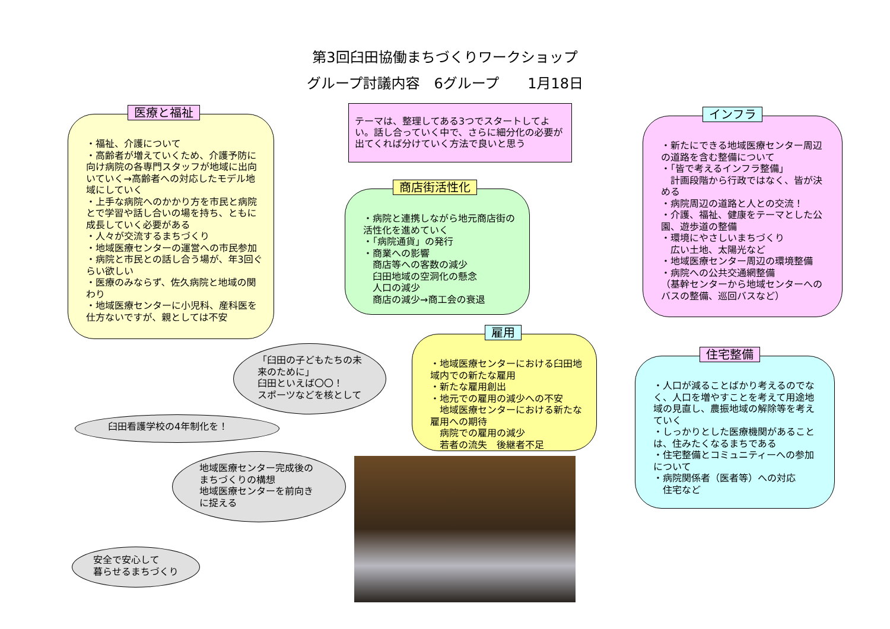第3回臼田協働まちづくりワークショップ
グループ討議内容　6グループ　　1月18日
テーマは、整理してある3つでスタートしてよい。話し合っていく中で、さらに細分化の必要が出てくれば分けていく方法で良いと思う
医療と福祉
・福祉、介護について
・高齢者が増えていくため、介護予防に向け病院の各専門スタッフが地域に出向いていく→高齢者への対応したモデル地域にしていく
・上手な病院へのかかり方を市民と病院とで学習や話し合いの場を持ち、ともに成長していく必要がある
・人々が交流するまちづくり
・地域医療センターの運営への市民参加
・病院と市民との話し合う場が、年3回ぐらい欲しい
・医療のみならず、佐久病院と地域の関わり
・地域医療センターに小児科、産科医を仕方ないですが、親としては不安
商店街活性化
・病院と連携しながら地元商店街の活性化を進めていく
・「病院通貨」の発行
・商業への影響
　商店等への客数の減少
　臼田地域の空洞化の懸念
　人口の減少
　商店の減少→商工会の衰退
インフラ
・新たにできる地域医療センター周辺の道路を含む整備について
・「皆で考えるインフラ整備」
　計画段階から行政ではなく、皆が決める
・病院周辺の道路と人との交流！
・介護、福祉、健康をテーマとした公園、遊歩道の整備
・環境にやさしいまちづくり
　広い土地、太陽光など
・地域医療センター周辺の環境整備
・病院への公共交通網整備
（基幹センターから地域センターへのバスの整備、巡回バスなど）
雇用
・地域医療センターにおける臼田地域内での新たな雇用
・新たな雇用創出
・地元での雇用の減少への不安
　地域医療センターにおける新たな雇用への期待
　病院での雇用の減少
　若者の流失　後継者不足
住宅整備
・人口が減ることばかり考えるのでなく、人口を増やすことを考えて用途地域の見直し、農振地域の解除等を考えていく
・しっかりとした医療機関があることは、住みたくなるまちである
・住宅整備とコミュニティーへの参加について
・病院関係者（医者等）への対応
　住宅など
「臼田の子どもたちの未来のために」
臼田といえば〇〇！
スポーツなどを核として
臼田看護学校の4年制化を！
地域医療センター完成後のまちづくりの構想
地域医療センターを前向きに捉える
安全で安心して
暮らせるまちづくり